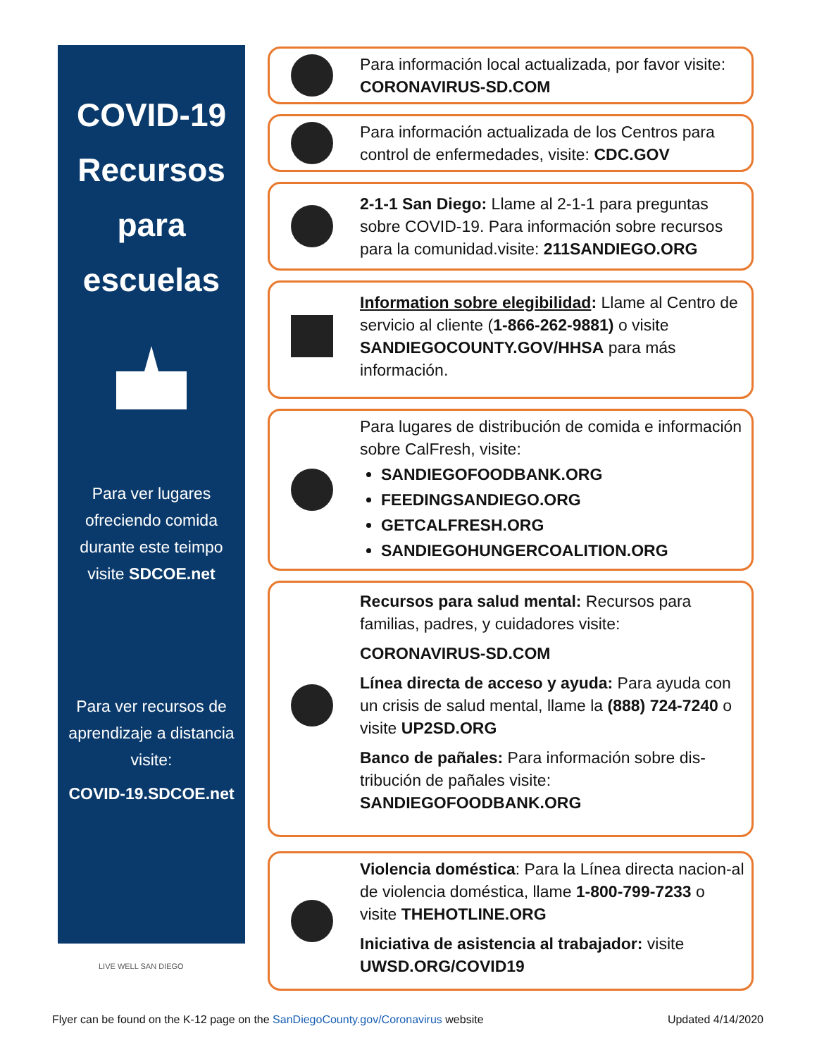COVID-19
Recursos
para
escuelas
Para ver lugares ofreciendo comida durante este teimpo visite SDCOE.net
Para ver recursos de aprendizaje a distancia visite:
COVID-19.SDCOE.net
Para información local actualizada, por favor visite:
CORONAVIRUS-SD.COM
Para información actualizada de los Centros para control de enfermedades, visite: CDC.GOV
2-1-1 San Diego: Llame al 2-1-1 para preguntas sobre COVID-19. Para información sobre recursos para la comunidad.visite: 211SANDIEGO.ORG
Information sobre elegibilidad: Llame al Centro de servicio al cliente (1-866-262-9881) o visite SANDIEGOCOUNTY.GOV/HHSA para más información.
Para lugares de distribución de comida e información sobre CalFresh, visite:
SANDIEGOFOODBANK.ORG
FEEDINGSANDIEGO.ORG
GETCALFRESH.ORG
SANDIEGOHUNGERCOALITION.ORG
Recursos para salud mental: Recursos para familias, padres, y cuidadores visite:
CORONAVIRUS-SD.COM
Línea directa de acceso y ayuda: Para ayuda con un crisis de salud mental, llame la (888) 724-7240 o visite UP2SD.ORG
Banco de pañales: Para información sobre dis-tribución de pañales visite: SANDIEGOFOODBANK.ORG
Violencia doméstica: Para la Línea directa nacion-al de violencia doméstica, llame 1-800-799-7233 o visite THEHOTLINE.ORG
Iniciativa de asistencia al trabajador: visite UWSD.ORG/COVID19
LIVE WELL SAN DIEGO
Flyer can be found on the K-12 page on the SanDiegoCounty.gov/Coronavirus website Updated 4/14/2020